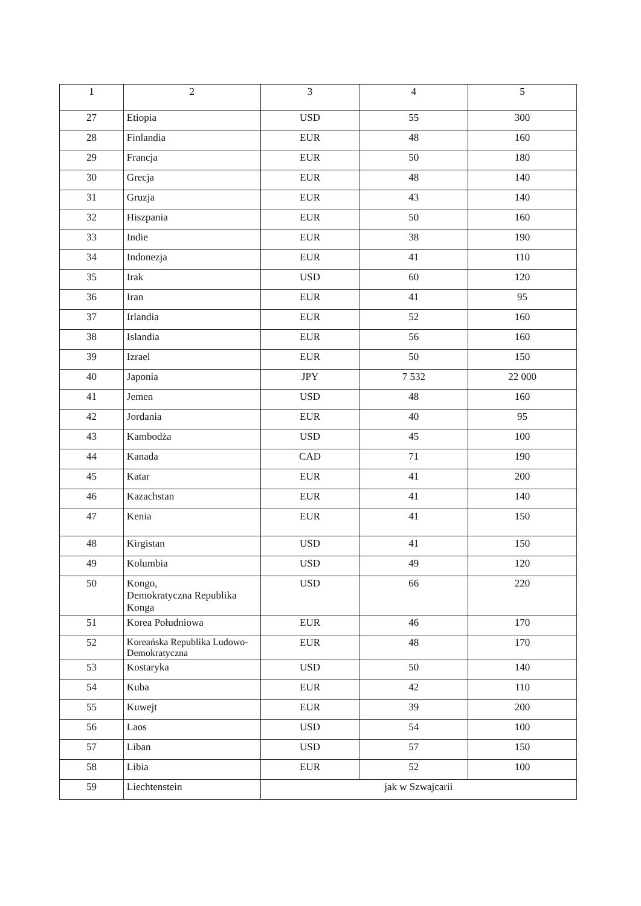| 1 | 2 | 3 | 4 | 5 |
| 27 | Etiopia | USD | 55 | 300 |
| 28 | Finlandia | EUR | 48 | 160 |
| 29 | Francja | EUR | 50 | 180 |
| 30 | Grecja | EUR | 48 | 140 |
| 31 | Gruzja | EUR | 43 | 140 |
| 32 | Hiszpania | EUR | 50 | 160 |
| 33 | Indie | EUR | 38 | 190 |
| 34 | Indonezja | EUR | 41 | 110 |
| 35 | Irak | USD | 60 | 120 |
| 36 | Iran | EUR | 41 | 95 |
| 37 | Irlandia | EUR | 52 | 160 |
| 38 | Islandia | EUR | 56 | 160 |
| 39 | Izrael | EUR | 50 | 150 |
| 40 | Japonia | JPY | 7 532 | 22 000 |
| 41 | Jemen | USD | 48 | 160 |
| 42 | Jordania | EUR | 40 | 95 |
| 43 | Kambodża | USD | 45 | 100 |
| 44 | Kanada | CAD | 71 | 190 |
| 45 | Katar | EUR | 41 | 200 |
| 46 | Kazachstan | EUR | 41 | 140 |
| 47 | Kenia | EUR | 41 | 150 |
| 48 | Kirgistan | USD | 41 | 150 |
| 49 | Kolumbia | USD | 49 | 120 |
| 50 | Kongo, Demokratyczna Republika Konga | USD | 66 | 220 |
| 51 | Korea Południowa | EUR | 46 | 170 |
| 52 | Koreańska Republika Ludowo-Demokratyczna | EUR | 48 | 170 |
| 53 | Kostaryka | USD | 50 | 140 |
| 54 | Kuba | EUR | 42 | 110 |
| 55 | Kuwejt | EUR | 39 | 200 |
| 56 | Laos | USD | 54 | 100 |
| 57 | Liban | USD | 57 | 150 |
| 58 | Libia | EUR | 52 | 100 |
| 59 | Liechtenstein | jak w Szwajcarii | | |